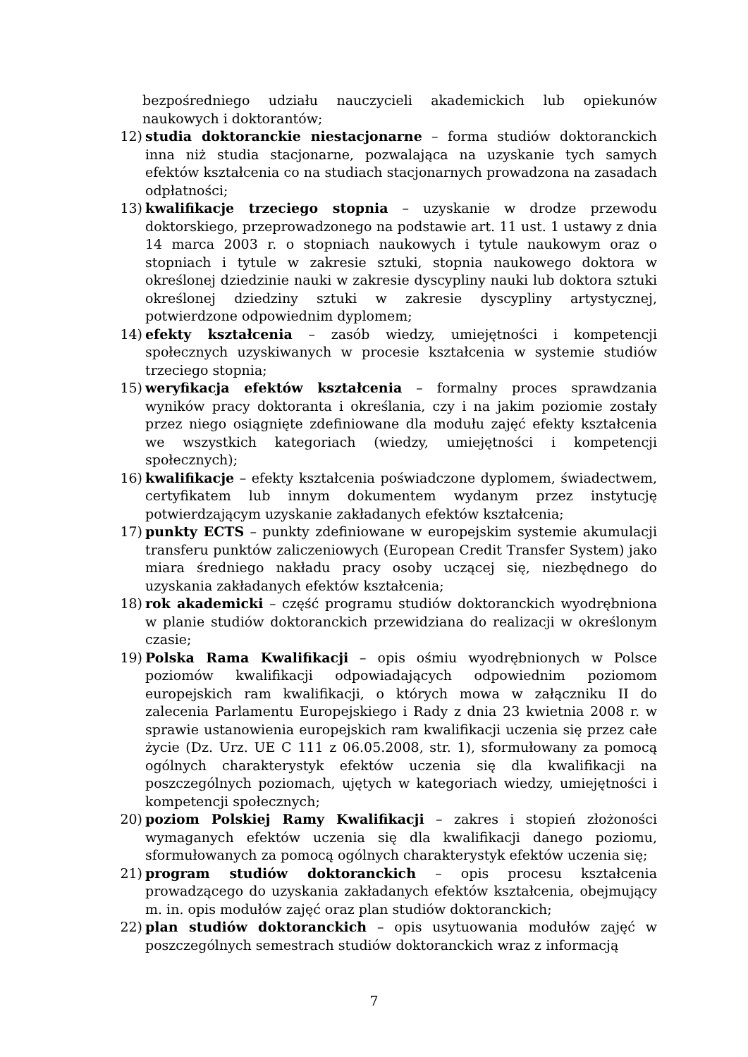bezpośredniego udziału nauczycieli akademickich lub opiekunów naukowych i doktorantów;
12) studia doktoranckie niestacjonarne – forma studiów doktoranckich inna niż studia stacjonarne, pozwalająca na uzyskanie tych samych efektów kształcenia co na studiach stacjonarnych prowadzona na zasadach odpłatności;
13) kwalifikacje trzeciego stopnia – uzyskanie w drodze przewodu doktorskiego, przeprowadzonego na podstawie art. 11 ust. 1 ustawy z dnia 14 marca 2003 r. o stopniach naukowych i tytule naukowym oraz o stopniach i tytule w zakresie sztuki, stopnia naukowego doktora w określonej dziedzinie nauki w zakresie dyscypliny nauki lub doktora sztuki określonej dziedziny sztuki w zakresie dyscypliny artystycznej, potwierdzone odpowiednim dyplomem;
14) efekty kształcenia – zasób wiedzy, umiejętności i kompetencji społecznych uzyskiwanych w procesie kształcenia w systemie studiów trzeciego stopnia;
15) weryfikacja efektów kształcenia – formalny proces sprawdzania wyników pracy doktoranta i określania, czy i na jakim poziomie zostały przez niego osiągnięte zdefiniowane dla modułu zajęć efekty kształcenia we wszystkich kategoriach (wiedzy, umiejętności i kompetencji społecznych);
16) kwalifikacje – efekty kształcenia poświadczone dyplomem, świadectwem, certyfikatem lub innym dokumentem wydanym przez instytucję potwierdzającym uzyskanie zakładanych efektów kształcenia;
17) punkty ECTS – punkty zdefiniowane w europejskim systemie akumulacji transferu punktów zaliczeniowych (European Credit Transfer System) jako miara średniego nakładu pracy osoby uczącej się, niezbędnego do uzyskania zakładanych efektów kształcenia;
18) rok akademicki – część programu studiów doktoranckich wyodrębniona w planie studiów doktoranckich przewidziana do realizacji w określonym czasie;
19) Polska Rama Kwalifikacji – opis ośmiu wyodrębnionych w Polsce poziomów kwalifikacji odpowiadających odpowiednim poziomom europejskich ram kwalifikacji, o których mowa w załączniku II do zalecenia Parlamentu Europejskiego i Rady z dnia 23 kwietnia 2008 r. w sprawie ustanowienia europejskich ram kwalifikacji uczenia się przez całe życie (Dz. Urz. UE C 111 z 06.05.2008, str. 1), sformułowany za pomocą ogólnych charakterystyk efektów uczenia się dla kwalifikacji na poszczególnych poziomach, ujętych w kategoriach wiedzy, umiejętności i kompetencji społecznych;
20) poziom Polskiej Ramy Kwalifikacji – zakres i stopień złożoności wymaganych efektów uczenia się dla kwalifikacji danego poziomu, sformułowanych za pomocą ogólnych charakterystyk efektów uczenia się;
21) program studiów doktoranckich – opis procesu kształcenia prowadzącego do uzyskania zakładanych efektów kształcenia, obejmujący m. in. opis modułów zajęć oraz plan studiów doktoranckich;
22) plan studiów doktoranckich – opis usytuowania modułów zajęć w poszczególnych semestrach studiów doktoranckich wraz z informacją
7